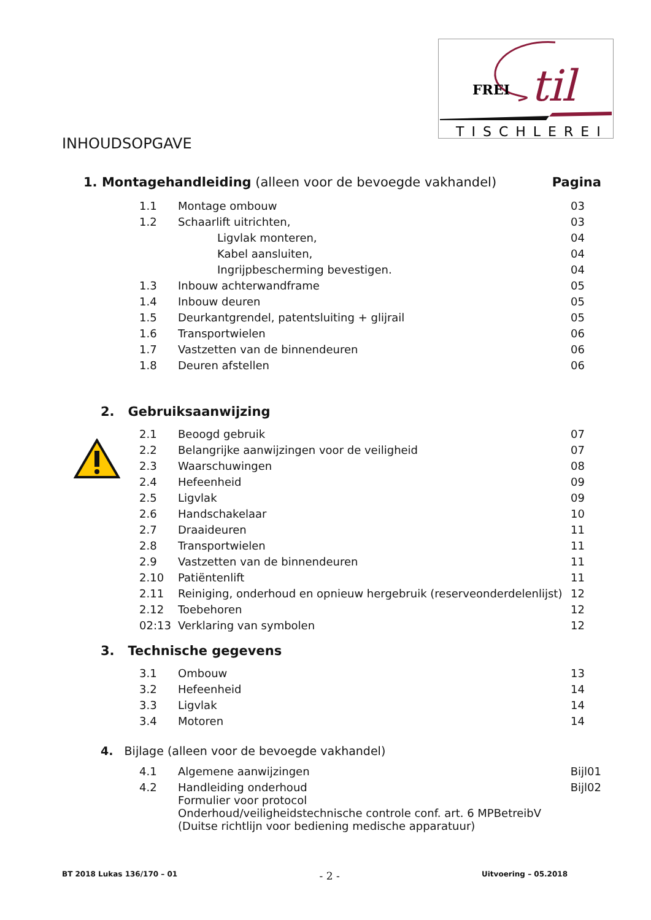FREI
til
TISCHLEREI
INHOUDSOPGAVE
1. Montagehandleiding (alleen voor de bevoegde vakhandel)
Pagina
| 1.1 | Montage ombouw | 03 |
| 1.2 | Schaarlift uitrichten, | 03 |
| | Ligvlak monteren, | 04 |
| | Kabel aansluiten, | 04 |
| | Ingrijpbescherming bevestigen. | 04 |
| 1.3 | Inbouw achterwandframe | 05 |
| 1.4 | Inbouw deuren | 05 |
| 1.5 | Deurkantgrendel, patentsluiting + glijrail | 05 |
| 1.6 | Transportwielen | 06 |
| 1.7 | Vastzetten van de binnendeuren | 06 |
| 1.8 | Deuren afstellen | 06 |
2. Gebruiksaanwijzing
| 2.1 | Beoogd gebruik | 07 |
| 2.2 | Belangrijke aanwijzingen voor de veiligheid | 07 |
| 2.3 | Waarschuwingen | 08 |
| 2.4 | Hefeenheid | 09 |
| 2.5 | Ligvlak | 09 |
| 2.6 | Handschakelaar | 10 |
| 2.7 | Draaideuren | 11 |
| 2.8 | Transportwielen | 11 |
| 2.9 | Vastzetten van de binnendeuren | 11 |
| 2.10 | Patiëntenlift | 11 |
| 2.11 | Reiniging, onderhoud en opnieuw hergebruik (reserveonderdelenlijst) | 12 |
| 2.12 | Toebehoren | 12 |
| 02:13 | Verklaring van symbolen | 12 |
3. Technische gegevens
| 3.1 | Ombouw | 13 |
| 3.2 | Hefeenheid | 14 |
| 3.3 | Ligvlak | 14 |
| 3.4 | Motoren | 14 |
4. Bijlage (alleen voor de bevoegde vakhandel)
| 4.1 | Algemene aanwijzingen | Bijl01 |
| 4.2 | Handleiding onderhoud Formulier voor protocol Onderhoud/veiligheidstechnische controle conf. art. 6 MPBetreibV (Duitse richtlijn voor bediening medische apparatuur) | Bijl02 |
BT 2018 Lukas 136/170 – 01 - 2 - Uitvoering – 05.2018